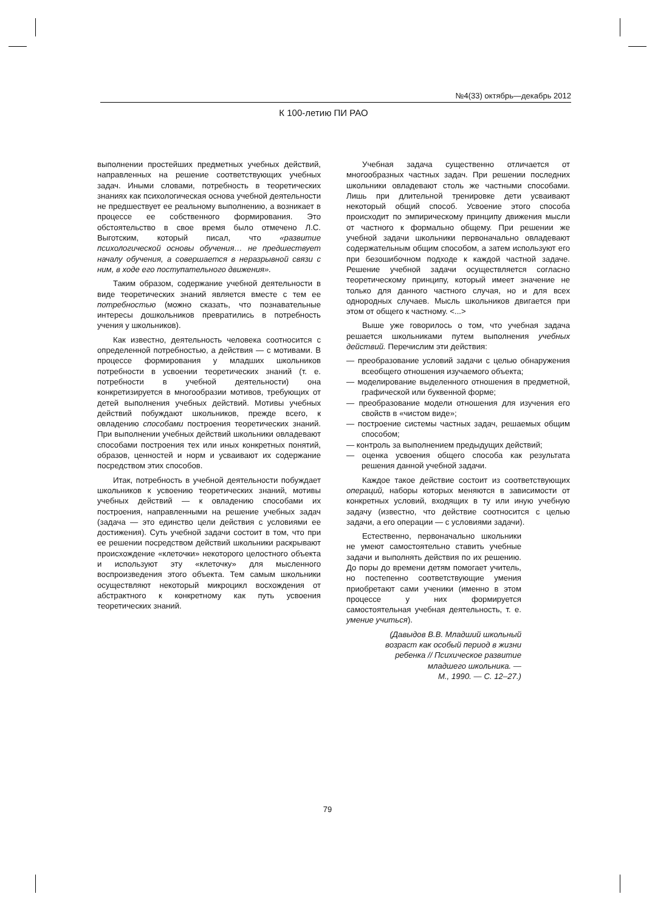№4(33) октябрь—декабрь 2012
К 100-летию ПИ РАО
выполнении простейших предметных учебных действий, направленных на решение соответствующих учебных задач. Иными словами, потребность в теоретических знаниях как психологическая основа учебной деятельности не предшествует ее реальному выполнению, а возникает в процессе ее собственного формирования. Это обстоятельство в свое время было отмечено Л.С. Выготским, который писал, что «развитие психологической основы обучения… не предшествует началу обучения, а совершается в неразрывной связи с ним, в ходе его поступательного движения».
Таким образом, содержание учебной деятельности в виде теоретических знаний является вместе с тем ее потребностью (можно сказать, что познавательные интересы дошкольников превратились в потребность учения у школьников).
Как известно, деятельность человека соотносится с определенной потребностью, а действия — с мотивами. В процессе формирования у младших школьников потребности в усвоении теоретических знаний (т. е. потребности в учебной деятельности) она конкретизируется в многообразии мотивов, требующих от детей выполнения учебных действий. Мотивы учебных действий побуждают школьников, прежде всего, к овладению способами построения теоретических знаний. При выполнении учебных действий школьники овладевают способами построения тех или иных конкретных понятий, образов, ценностей и норм и усваивают их содержание посредством этих способов.
Итак, потребность в учебной деятельности побуждает школьников к усвоению теоретических знаний, мотивы учебных действий — к овладению способами их построения, направленными на решение учебных задач (задача — это единство цели действия с условиями ее достижения). Суть учебной задачи состоит в том, что при ее решении посредством действий школьники раскрывают происхождение «клеточки» некоторого целостного объекта и используют эту «клеточку» для мысленного воспроизведения этого объекта. Тем самым школьники осуществляют некоторый микроцикл восхождения от абстрактного к конкретному как путь усвоения теоретических знаний.
Учебная задача существенно отличается от многообразных частных задач. При решении последних школьники овладевают столь же частными способами. Лишь при длительной тренировке дети усваивают некоторый общий способ. Усвоение этого способа происходит по эмпирическому принципу движения мысли от частного к формально общему. При решении же учебной задачи школьники первоначально овладевают содержательным общим способом, а затем используют его при безошибочном подходе к каждой частной задаче. Решение учебной задачи осуществляется согласно теоретическому принципу, который имеет значение не только для данного частного случая, но и для всех однородных случаев. Мысль школьников двигается при этом от общего к частному. <...>
Выше уже говорилось о том, что учебная задача решается школьниками путем выполнения учебных действий. Перечислим эти действия:
— преобразование условий задачи с целью обнаружения всеобщего отношения изучаемого объекта;
— моделирование выделенного отношения в предметной, графической или буквенной форме;
— преобразование модели отношения для изучения его свойств в «чистом виде»;
— построение системы частных задач, решаемых общим способом;
— контроль за выполнением предыдущих действий;
— оценка усвоения общего способа как результата решения данной учебной задачи.
Каждое такое действие состоит из соответствующих операций, наборы которых меняются в зависимости от конкретных условий, входящих в ту или иную учебную задачу (известно, что действие соотносится с целью задачи, а его операции — с условиями задачи).
Естественно, первоначально школьники не умеют самостоятельно ставить учебные задачи и выполнять действия по их решению. До поры до времени детям помогает учитель, но постепенно соответствующие умения приобретают сами ученики (именно в этом процессе у них формируется самостоятельная учебная деятельность, т. е. умение учиться).
(Давыдов В.В. Младший школьный
возраст как особый период в жизни
ребенка // Психическое развитие
младшего школьника. —
М., 1990. — С. 12–27.)
79